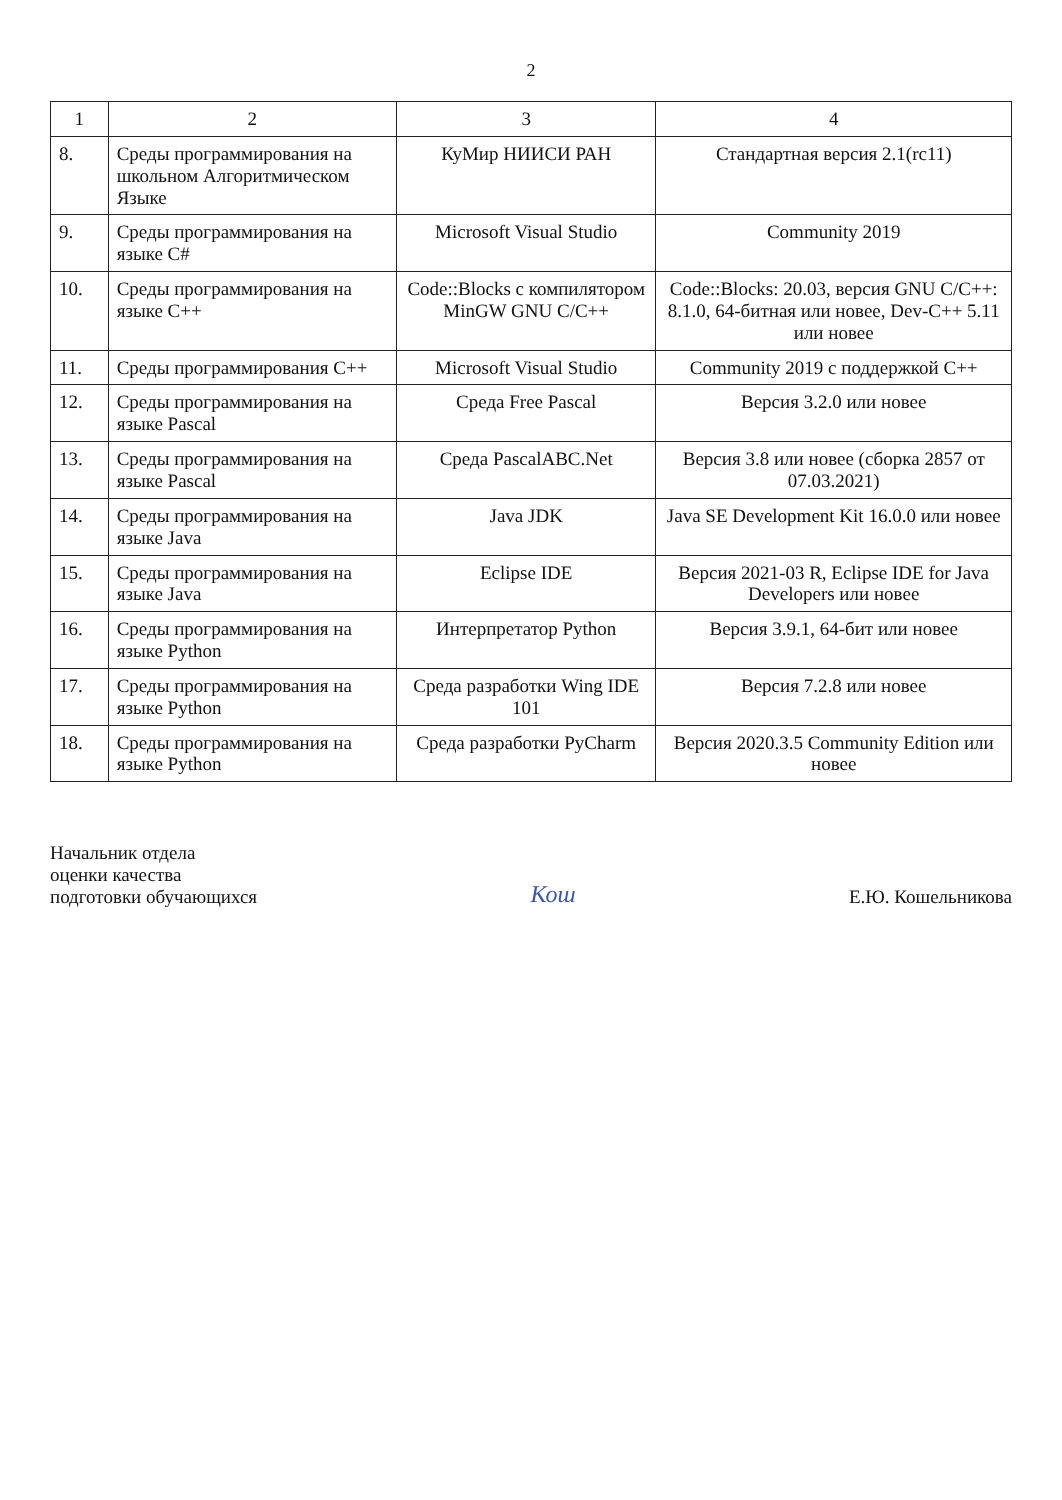2
| 1 | 2 | 3 | 4 |
| --- | --- | --- | --- |
| 8. | Среды программирования на школьном Алгоритмическом Языке | КуМир НИИСИ РАН | Стандартная версия 2.1(rc11) |
| 9. | Среды программирования на языке C# | Microsoft Visual Studio | Community 2019 |
| 10. | Среды программирования на языке C++ | Code::Blocks с компилятором MinGW GNU C/C++ | Code::Blocks: 20.03, версия GNU C/C++: 8.1.0, 64-битная или новее, Dev-C++ 5.11 или новее |
| 11. | Среды программирования C++ | Microsoft Visual Studio | Community 2019 с поддержкой C++ |
| 12. | Среды программирования на языке Pascal | Среда Free Pascal | Версия 3.2.0 или новее |
| 13. | Среды программирования на языке Pascal | Среда PascalABC.Net | Версия 3.8 или новее (сборка 2857 от 07.03.2021) |
| 14. | Среды программирования на языке Java | Java JDK | Java SE Development Kit 16.0.0 или новее |
| 15. | Среды программирования на языке Java | Eclipse IDE | Версия 2021-03 R, Eclipse IDE for Java Developers или новее |
| 16. | Среды программирования на языке Python | Интерпретатор Python | Версия 3.9.1, 64-бит или новее |
| 17. | Среды программирования на языке Python | Среда разработки Wing IDE 101 | Версия 7.2.8 или новее |
| 18. | Среды программирования на языке Python | Среда разработки PyCharm | Версия 2020.3.5 Community Edition или новее |
Начальник отдела
оценки качества
подготовки обучающихся
Кош
Е.Ю. Кошельникова